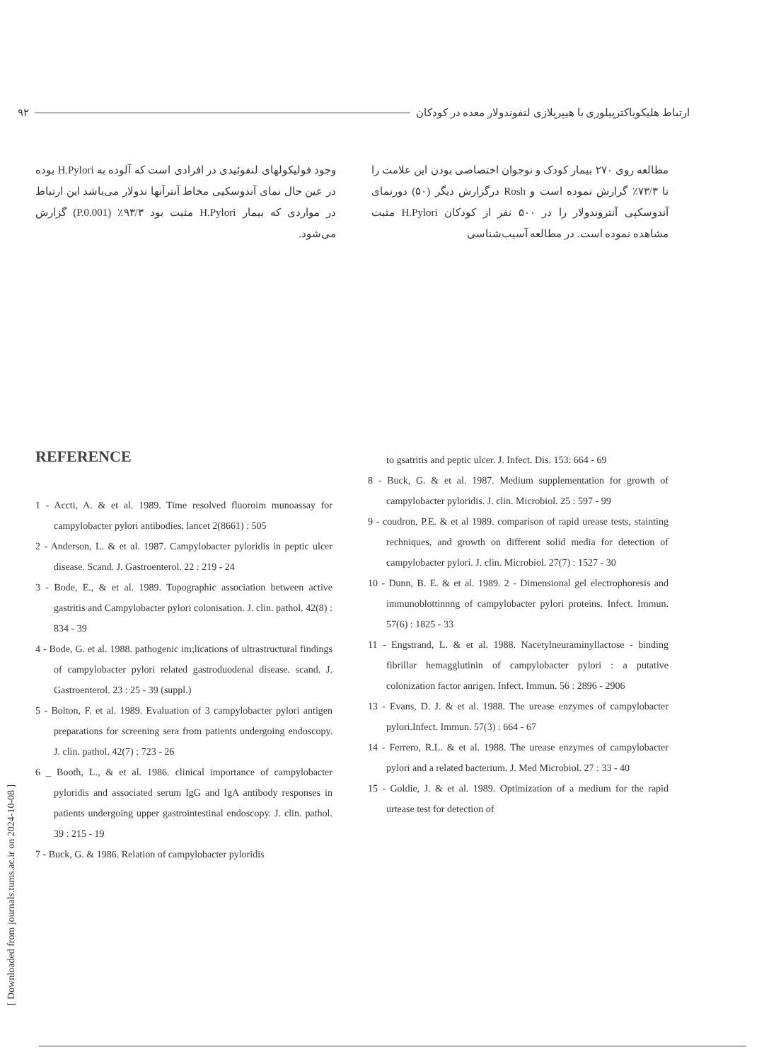ارتباط هلیکوباکترپیلوری با هیپرپلازی لنفوندولار معده در کودکان ۹۲
مطالعه روی ۲۷۰ بیمار کودک و نوجوان اختصاصی بودن این علامت را تا ۷۳/۳٪ گزارش نموده است و Rosh درگزارش دیگر (۵۰) دورنمای آندوسکپی آنتروندولار را در ۵۰۰ نفر از کودکان H.Pylori مثبت مشاهده نموده است. در مطالعه آسیب‌شناسی
وجود فولیکولهای لنفوئیدی در افرادی است که آلوده به H.Pylori بوده در عین حال نمای آندوسکپی مخاط آنترآنها ندولار می‌باشد این ارتباط در مواردی که بیمار H.Pylori مثبت بود ۹۳/۳٪ (P.0.001) گزارش می‌شود.
REFERENCE
1 - Accti, A. & et al. 1989. Time resolved fluoroim munoassay for campylobacter pylori antibodies. lancet 2(8661) : 505
2 - Anderson, L. & et al. 1987. Campylobacter pyloridis in peptic ulcer disease. Scand. J. Gastroenterol. 22 : 219 - 24
3 - Bode, E., & et al. 1989. Topographic association between active gastritis and Campylobacter pylori colonisation. J. clin. pathol. 42(8) : 834 - 39
4 - Bode, G. et al. 1988. pathogenic im;lications of ultrastructural findings of campylobacter pylori related gastroduodenal disease. scand. J. Gastroenterol. 23 : 25 - 39 (suppl.)
5 - Bolton, F. et al. 1989. Evaluation of 3 campylobacter pylori antigen preparations for screening sera from patients undergoing endoscopy. J. clin. pathol. 42(7) : 723 - 26
6 _ Booth, L., & et al. 1986. clinical importance of campylobacter pyloridis and associated serum IgG and IgA antibody responses in patients undergoing upper gastrointestinal endoscopy. J. clin. pathol. 39 : 215 - 19
7 - Buck, G. & 1986. Relation of campylobacter pyloridis
to gsatritis and peptic ulcer. J. Infect. Dis. 153: 664 - 69
8 - Buck, G. & et al. 1987. Medium supplementation for growth of campylobacter pyloridis. J. clin. Microbiol. 25 : 597 - 99
9 - coudron, P.E. & et al 1989. comparison of rapid urease tests, stainting rechniques, and growth on different solid media for detection of campylobacter pylori. J. clin. Microbiol. 27(7) : 1527 - 30
10 - Dunn, B. E. & et al. 1989. 2 - Dimensional gel electrophoresis and immunoblottinnng of campylobacter pylori proteins. Infect. Immun. 57(6) : 1825 - 33
11 - Engstrand, L. & et al. 1988. Nacetylneuraminyllactose - binding fibrillar hemagglutinin of campylobacter pylori : a putative colonization factor anrigen. Infect. Immun. 56 : 2896 - 2906
13 - Evans, D. J. & et al. 1988. The urease enzymes of campylobacter pylori.Infect. Immun. 57(3) : 664 - 67
14 - Ferrero, R.L. & et al. 1988. The urease enzymes of campylobacter pylori and a related bacterium. J. Med Microbiol. 27 : 33 - 40
15 - Goldie, J. & et al. 1989. Optimization of a medium for the rapid urtease test for detection of
[ Downloaded from journals.tums.ac.ir on 2024-10-08 ]